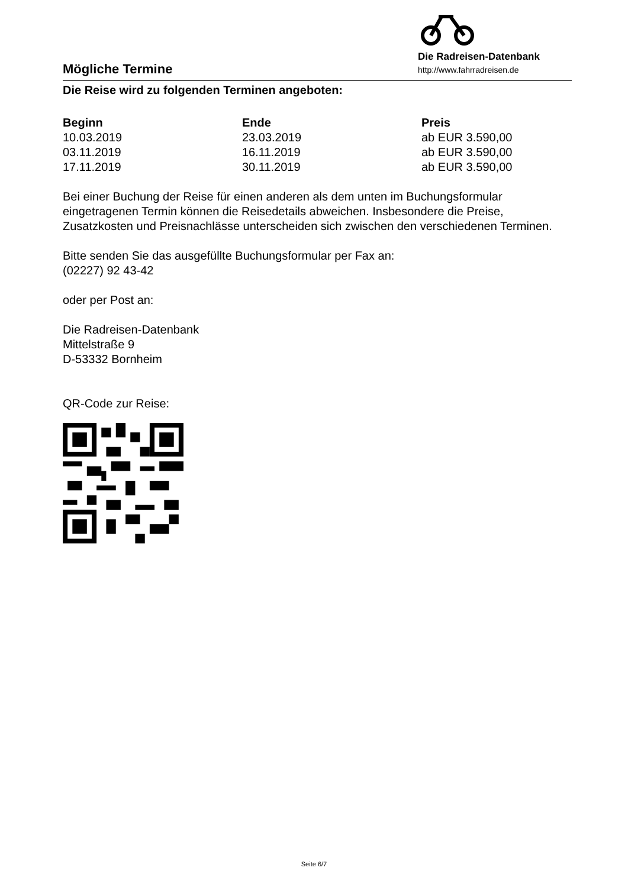Mögliche Termine
Die Radreisen-Datenbank
http://www.fahrradreisen.de
Die Reise wird zu folgenden Terminen angeboten:
| Beginn | Ende | Preis |
| --- | --- | --- |
| 10.03.2019 | 23.03.2019 | ab EUR 3.590,00 |
| 03.11.2019 | 16.11.2019 | ab EUR 3.590,00 |
| 17.11.2019 | 30.11.2019 | ab EUR 3.590,00 |
Bei einer Buchung der Reise für einen anderen als dem unten im Buchungsformular eingetragenen Termin können die Reisedetails abweichen. Insbesondere die Preise, Zusatzkosten und Preisnachlässe unterscheiden sich zwischen den verschiedenen Terminen.
Bitte senden Sie das ausgefüllte Buchungsformular per Fax an:
(02227) 92 43-42
oder per Post an:
Die Radreisen-Datenbank
Mittelstraße 9
D-53332 Bornheim
QR-Code zur Reise:
Seite 6/7